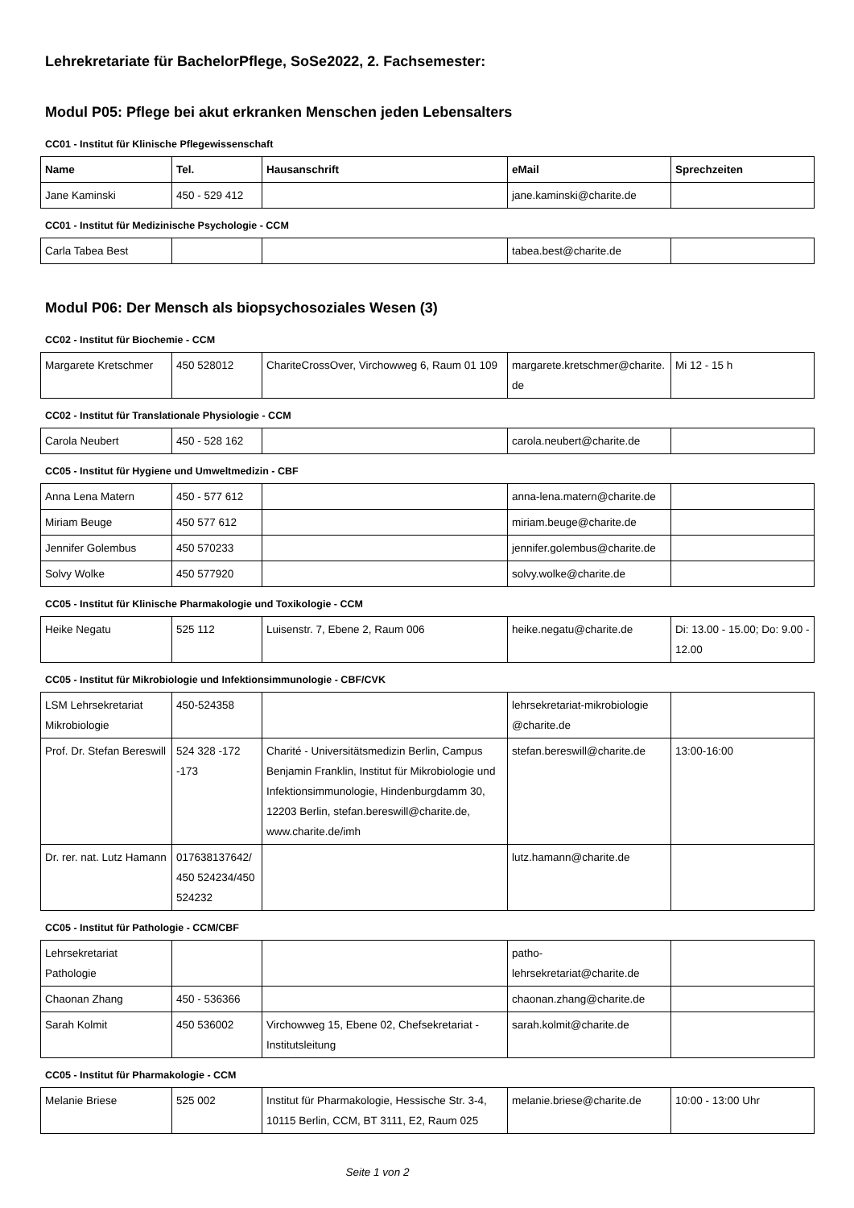Lehrekretariate für BachelorPflege, SoSe2022, 2. Fachsemester:
Modul P05: Pflege bei akut erkranken Menschen jeden Lebensalters
CC01 - Institut für Klinische Pflegewissenschaft
| Name | Tel. | Hausanschrift | eMail | Sprechzeiten |
| --- | --- | --- | --- | --- |
| Jane Kaminski | 450 - 529 412 | | jane.kaminski@charite.de | |
CC01 - Institut für Medizinische Psychologie - CCM
| Carla Tabea Best | | | tabea.best@charite.de | |
Modul P06: Der Mensch als biopsychosoziales Wesen (3)
CC02 - Institut für Biochemie - CCM
| Margarete Kretschmer | 450 528012 | ChariteCrossOver, Virchowweg 6, Raum 01 109 | margarete.kretschmer@charite.de | Mi 12 - 15 h |
CC02 - Institut für Translationale Physiologie - CCM
| Carola Neubert | 450 - 528 162 | | carola.neubert@charite.de | |
CC05 - Institut für Hygiene und Umweltmedizin - CBF
| Anna Lena Matern | 450 - 577 612 | | anna-lena.matern@charite.de | |
| Miriam Beuge | 450 577 612 | | miriam.beuge@charite.de | |
| Jennifer Golembus | 450 570233 | | jennifer.golembus@charite.de | |
| Solvy Wolke | 450 577920 | | solvy.wolke@charite.de | |
CC05 - Institut für Klinische Pharmakologie und Toxikologie - CCM
| Heike Negatu | 525 112 | Luisenstr. 7, Ebene 2, Raum 006 | heike.negatu@charite.de | Di: 13.00 - 15.00; Do: 9.00 - 12.00 |
CC05 - Institut für Mikrobiologie und Infektionsimmunologie - CBF/CVK
| LSM Lehrsekretariat Mikrobiologie | 450-524358 | | lehrsekretariat-mikrobiologie @charite.de | |
| Prof. Dr. Stefan Bereswill | 524 328 -172 -173 | Charité - Universitätsmedizin Berlin, Campus Benjamin Franklin, Institut für Mikrobiologie und Infektionsimmunologie, Hindenburgdamm 30, 12203 Berlin, stefan.bereswill@charite.de, www.charite.de/imh | stefan.bereswill@charite.de | 13:00-16:00 |
| Dr. rer. nat. Lutz Hamann | 017638137642/ 450 524234/450 524232 | | lutz.hamann@charite.de | |
CC05 - Institut für Pathologie - CCM/CBF
| Lehrsekretariat Pathologie | | | patho-lehrsekretariat@charite.de | |
| Chaonan Zhang | 450 - 536366 | | chaonan.zhang@charite.de | |
| Sarah Kolmit | 450 536002 | Virchowweg 15, Ebene 02, Chefsekretariat - Institutsleitung | sarah.kolmit@charite.de | |
CC05 - Institut für Pharmakologie - CCM
| Melanie Briese | 525 002 | Institut für Pharmakologie, Hessische Str. 3-4, 10115 Berlin, CCM, BT 3111, E2, Raum 025 | melanie.briese@charite.de | 10:00 - 13:00 Uhr |
Seite 1 von 2